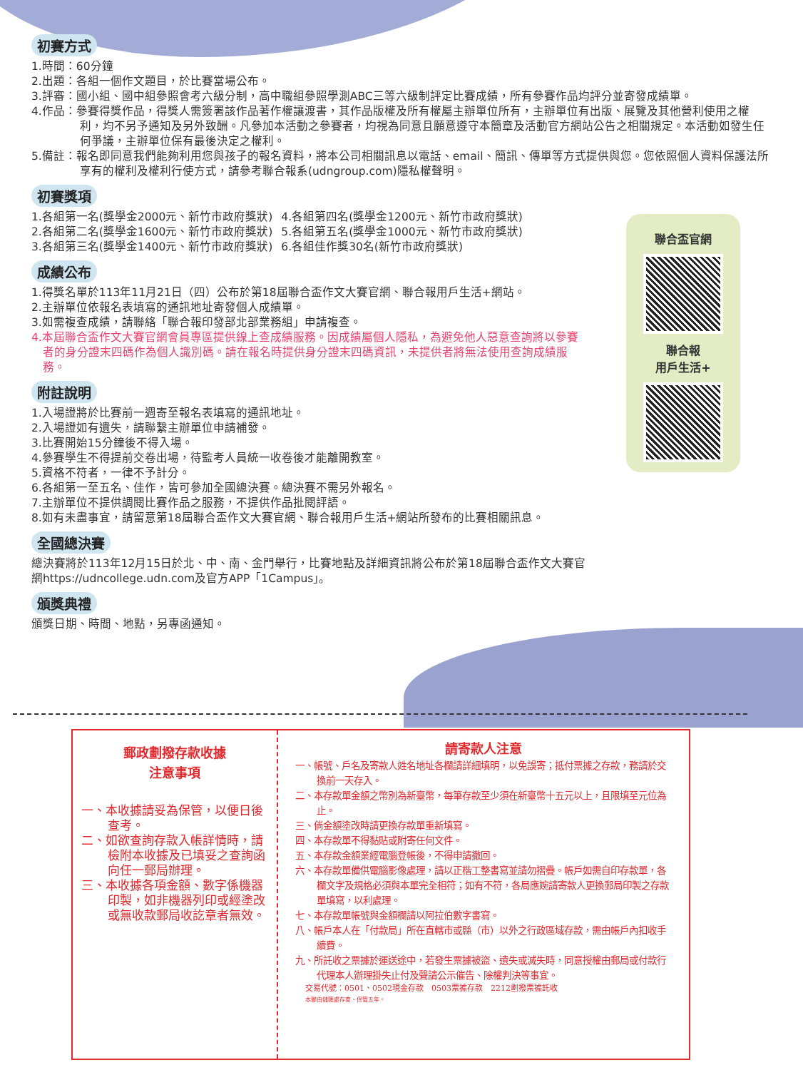初賽方式
1.時間：60分鐘
2.出題：各組一個作文題目，於比賽當場公布。
3.評審：國小組、國中組參照會考六級分制，高中職組參照學測ABC三等六級制評定比賽成績，所有參賽作品均評分並寄發成績單。
4.作品：參賽得獎作品，得獎人需簽署該作品著作權讓渡書，其作品版權及所有權屬主辦單位所有，主辦單位有出版、展覽及其他營利使用之權利，均不另予通知及另外致酬。凡參加本活動之參賽者，均視為同意且願意遵守本簡章及活動官方網站公告之相關規定。本活動如發生任何爭議，主辦單位保有最後決定之權利。
5.備註：報名即同意我們能夠利用您與孩子的報名資料，將本公司相關訊息以電話、email、簡訊、傳單等方式提供與您。您依照個人資料保護法所享有的權利及權利行使方式，請參考聯合報系(udngroup.com)隱私權聲明。
初賽獎項
1.各組第一名(獎學金2000元、新竹市政府獎狀)
2.各組第二名(獎學金1600元、新竹市政府獎狀)
3.各組第三名(獎學金1400元、新竹市政府獎狀)
4.各組第四名(獎學金1200元、新竹市政府獎狀)
5.各組第五名(獎學金1000元、新竹市政府獎狀)
6.各組佳作獎30名(新竹市政府獎狀)
成績公布
1.得獎名單於113年11月21日（四）公布於第18屆聯合盃作文大賽官網、聯合報用戶生活+網站。
2.主辦單位依報名表填寫的通訊地址寄發個人成績單。
3.如需複查成績，請聯絡「聯合報印發部北部業務組」申請複查。
4.本屆聯合盃作文大賽官網會員專區提供線上查成績服務。因成績屬個人隱私，為避免他人惡意查詢將以參賽者的身分證末四碼作為個人識別碼。請在報名時提供身分證末四碼資訊，未提供者將無法使用查詢成績服務。
附註說明
1.入場證將於比賽前一週寄至報名表填寫的通訊地址。
2.入場證如有遺失，請聯繫主辦單位申請補發。
3.比賽開始15分鐘後不得入場。
4.參賽學生不得提前交卷出場，待監考人員統一收卷後才能離開教室。
5.資格不符者，一律不予計分。
6.各組第一至五名、佳作，皆可參加全國總決賽。總決賽不需另外報名。
7.主辦單位不提供調閱比賽作品之服務，不提供作品批閱評語。
8.如有未盡事宜，請留意第18屆聯合盃作文大賽官網、聯合報用戶生活+網站所發布的比賽相關訊息。
全國總決賽
總決賽將於113年12月15日於北、中、南、金門舉行，比賽地點及詳細資訊將公布於第18屆聯合盃作文大賽官網https://udncollege.udn.com及官方APP「1Campus」。
頒獎典禮
頒獎日期、時間、地點，另專函通知。
聯合盃官網
聯合報
用戶生活+
郵政劃撥存款收據
注意事項
一、本收據請妥為保管，以便日後查考。
二、如欲查詢存款入帳詳情時，請檢附本收據及已填妥之查詢函向任一郵局辦理。
三、本收據各項金額、數字係機器印製，如非機器列印或經塗改或無收款郵局收訖章者無效。
請寄款人注意
一、帳號、戶名及寄款人姓名地址各欄請詳細填明，以免誤寄；抵付票據之存款，務請於交換前一天存入。
二、本存款單金額之幣別為新臺幣，每筆存款至少須在新臺幣十五元以上，且限填至元位為止。
三、倘金額塗改時請更換存款單重新填寫。
四、本存款單不得黏貼或附寄任何文件。
五、本存款金額業經電腦登帳後，不得申請撤回。
六、本存款單備供電腦影像處理，請以正楷工整書寫並請勿摺疊。帳戶如需自印存款單，各欄文字及規格必須與本單完全相符；如有不符，各局應婉請寄款人更換郵局印製之存款單填寫，以利處理。
七、本存款單帳號與金額欄請以阿拉伯數字書寫。
八、帳戶本人在「付款局」所在直轄市或縣（市）以外之行政區域存款，需由帳戶內扣收手續費。
九、所託收之票據於運送途中，若發生票據被盜、遺失或滅失時，同意授權由郵局或付款行代理本人辦理掛失止付及聲請公示催告、除權判決等事宜。
交易代號：0501、0502現金存款　0503票據存款　2212劃撥票據託收
本聯由儲匯處存查、保管五年。